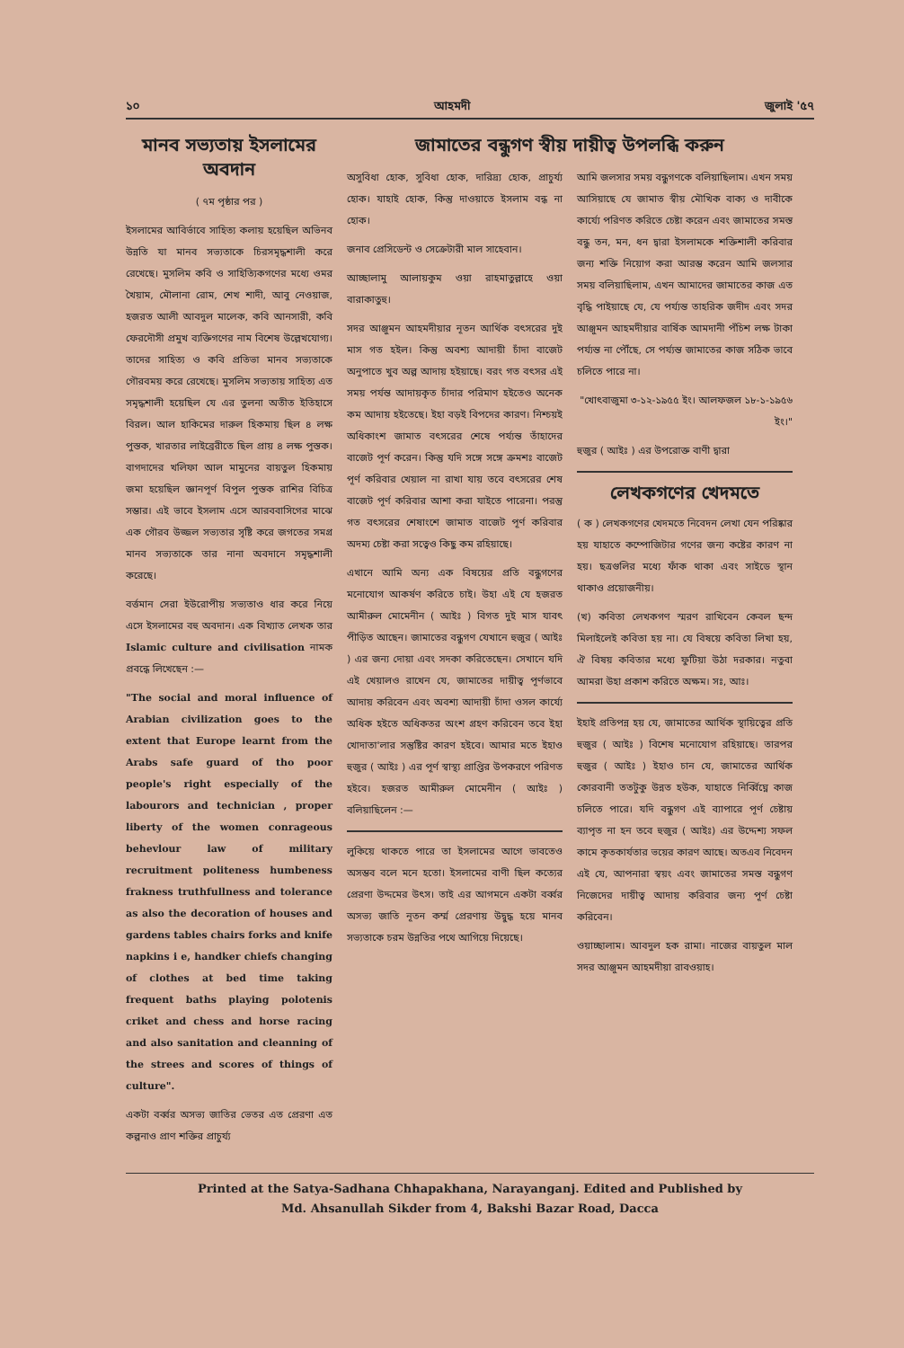১০ আহমদী জুলাই '৫৭
মানব সভ্যতায় ইসলামের অবদান
( ৭ম পৃষ্ঠার পর )
ইসলামের আবির্ভাবে সাহিত্য কলায় হয়েছিল অভিনব উন্নতি যা মানব সভ্যতাকে চিরসমৃদ্ধশালী করে রেখেছে। মুসলিম কবি ও সাহিত্যিকগণের মধ্যে ওমর খৈয়াম, মৌলানা রোম, শেখ শাদী, আবু নেওয়াজ, হজরত আলী আবদুল মালেক, কবি আনসারী, কবি ফেরদৌসী প্রমুখ ব্যক্তিগণের নাম বিশেষ উল্লেখযোগ্য। তাদের সাহিত্য ও কবি প্রতিভা মানব সভ্যতাকে গৌরবময় করে রেখেছে। মুসলিম সভ্যতায় সাহিত্য এত সমৃদ্ধশালী হয়েছিল যে এর তুলনা অতীত ইতিহাসে বিরল। আল হাকিমের দারুল হিকমায় ছিল ৪ লক্ষ পুস্তক, খারতার লাইব্রেরীতে ছিল প্রায় ৪ লক্ষ পুস্তক। বাগদাদের খলিফা আল মামুনের বায়তুল হিকমায় জমা হয়েছিল জ্ঞানপূর্ণ বিপুল পুস্তক রাশির বিচিত্র সম্ভার। এই ভাবে ইসলাম এসে আরববাসিগের মাঝে এক গৌরব উজ্জল সভ্যতার সৃষ্টি করে জগতের সমগ্র মানব সভ্যতাকে তার নানা অবদানে সমৃদ্ধশালী করেছে।
বর্ত্তমান সেরা ইউরোপীয় সভ্যতাও ধার করে নিয়ে এসে ইসলামের বহু অবদান। এক বিখ্যাত লেখক তার Islamic culture and civilisation নামক প্রবন্ধে লিখেছেন :—
"The social and moral influence of Arabian civilization goes to the extent that Europe learnt from the Arabs safe guard of tho poor people's right especially of the labourors and technician , proper liberty of the women conrageous behevlour law of military recruitment politeness humbeness frakness truthfullness and tolerance as also the decoration of houses and gardens tables chairs forks and knife napkins i e, handker chiefs changing of clothes at bed time taking frequent baths playing polotenis criket and chess and horse racing and also sanitation and cleanning of the strees and scores of things of culture".
একটা বর্ব্বর অসভ্য জাতির ভেতর এত প্রেরণা এত কল্পনাও প্রাণ শক্তির প্রাচুর্য্য
জামাতের বন্ধুগণ স্বীয় দায়ীত্ব উপলব্ধি করুন
অসুবিধা হোক, সুবিধা হোক, দারিদ্র্য হোক, প্রাচুর্য্য হোক। যাহাই হোক, কিন্তু দাওয়াতে ইসলাম বন্ধ না হোক।
জনাব প্রেসিডেন্ট ও সেক্রেটারী মাল সাহেবান।
আচ্ছালামু আলায়কুম ওয়া রাহমাতুল্লাহে ওয়া বারাকাতুহু।
সদর আঞ্জুমন আহমদীয়ার নূতন আর্থিক বৎসরের দুই মাস গত হইল। কিন্তু অবশ্য আদায়ী চাঁদা বাজেট অনুপাতে খুব অল্প আদায় হইয়াছে। বরং গত বৎসর এই সময় পর্যন্ত আদায়কৃত চাঁদার পরিমাণ হইতেও অনেক কম আদায় হইতেছে। ইহা বড়ই বিপদের কারণ। নিশ্চয়ই অধিকাংশ জামাত বৎসরের শেষে পর্য্যন্ত তাঁহাদের বাজেট পূর্ণ করেন। কিন্তু যদি সঙ্গে সঙ্গে ক্রমশঃ বাজেট পূর্ণ করিবার খেয়াল না রাখা যায় তবে বৎসরের শেষ বাজেট পূর্ণ করিবার আশা করা যাইতে পারেনা। পরন্তু গত বৎসরের শেষাংশে জামাত বাজেট পূর্ণ করিবার অদম্য চেষ্টা করা সত্বেও কিছু কম রহিয়াছে।
এখানে আমি অন্য এক বিষয়ের প্রতি বন্ধুগণের মনোযোগ আকর্ষণ করিতে চাই। উহা এই যে হজরত আমীরুল মোমেনীন ( আইঃ ) বিগত দুই মাস যাবৎ পীড়িত আছেন। জামাতের বন্ধুগণ যেখানে হুজুর ( আইঃ ) এর জন্য দোয়া এবং সদকা করিতেছেন। সেখানে যদি এই খেয়ালও রাখেন যে, জামাতের দায়ীত্ব পূর্ণভাবে আদায় করিবেন এবং অবশ্য আদায়ী চাঁদা ওসল কার্য্যে অধিক হইতে অধিকতর অংশ গ্রহণ করিবেন তবে ইহা খোদাতা'লার সন্তুষ্টির কারণ হইবে। আমার মতে ইহাও হুজুর ( আইঃ ) এর পূর্ণ স্বাস্থ্য প্রাপ্তির উপকরণে পরিণত হইবে। হজরত আমীরুল মোমেনীন ( আইঃ ) বলিয়াছিলেন :—
লুকিয়ে থাকতে পারে তা ইসলামের আগে ভাবতেও অসম্ভব বলে মনে হতো। ইসলামের বাণী ছিল কত্যের প্রেরণা উদ্দমের উৎস। তাই এর আগমনে একটা বর্ব্বর অসভ্য জাতি নূতন কর্ম্ম প্রেরণায় উদ্বুদ্ধ হয়ে মানব সভ্যতাকে চরম উন্নতির পথে আগিয়ে দিয়েছে।
আমি জলসার সময় বন্ধুগণকে বলিয়াছিলাম। এখন সময় আসিয়াছে যে জামাত স্বীয় মৌখিক বাক্য ও দাবীকে কার্য্যে পরিণত করিতে চেষ্টা করেন এবং জামাতের সমস্ত বন্ধু তন, মন, ধন দ্বারা ইসলামকে শক্তিশালী করিবার জন্য শক্তি নিয়োগ করা আরম্ভ করেন আমি জলসার সময় বলিয়াছিলাম, এখন আমাদের জামাতের কাজ এত বৃদ্ধি পাইয়াছে যে, যে পর্য্যন্ত তাহরিক জদীদ এবং সদর আঞ্জুমন আহমদীয়ার বার্ষিক আমদানী পঁচিশ লক্ষ টাকা পর্য্যন্ত না পৌঁছে, সে পর্য্যন্ত জামাতের কাজ সঠিক ভাবে চলিতে পারে না।
"খোৎবাজুমা ৩-১২-১৯৫৫ ইং। আলফজল ১৮-১-১৯৫৬ ইং।"
হুজুর ( আইঃ ) এর উপরোক্ত বাণী দ্বারা
লেখকগণের খেদমতে
( ক ) লেখকগণের খেদমতে নিবেদন লেখা যেন পরিষ্কার হয় যাহাতে কম্পোজিটার গণের জন্য কষ্টের কারণ না হয়। ছত্রগুলির মধ্যে ফাঁক থাকা এবং সাইডে স্থান থাকাও প্রয়োজনীয়।
(খ) কবিতা লেখকগণ স্মরণ রাখিবেন কেবল ছন্দ মিলাইলেই কবিতা হয় না। যে বিষয়ে কবিতা লিখা হয়, ঐ বিষয় কবিতার মধ্যে ফুটিয়া উঠা দরকার। নতুবা আমরা উহা প্রকাশ করিতে অক্ষম। সঃ, আঃ।
ইহাই প্রতিপন্ন হয় যে, জামাতের আর্থিক স্থায়িত্বের প্রতি হুজুর ( আইঃ ) বিশেষ মনোযোগ রহিয়াছে। তারপর হুজুর ( আইঃ ) ইহাও চান যে, জামাতের আর্থিক কোরবানী ততটুকু উন্নত হউক, যাহাতে নির্ব্বিঘ্নে কাজ চলিতে পারে। যদি বন্ধুগণ এই ব্যাপারে পূর্ণ চেষ্টায় ব্যাপৃত না হন তবে হুজুর ( আইঃ) এর উদ্দেশ্য সফল কামে কৃতকার্যতার ভয়ের কারণ আছে। অতএব নিবেদন এই যে, আপনারা স্বয়ং এবং জামাতের সমস্ত বন্ধুগণ নিজেদের দায়ীত্ব আদায় করিবার জন্য পূর্ণ চেষ্টা করিবেন।
ওয়াচ্ছালাম। আবদুল হক রামা। নাজের বায়তুল মাল সদর আঞ্জুমন আহমদীয়া রাবওয়াহ।
Printed at the Satya-Sadhana Chhapakhana, Narayanganj. Edited and Published by
Md. Ahsanullah Sikder from 4, Bakshi Bazar Road, Dacca